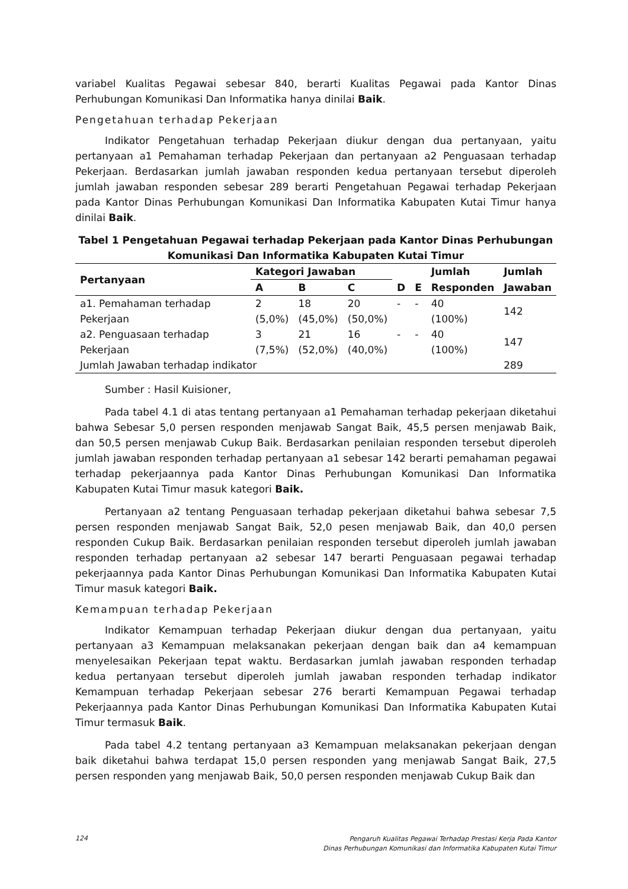variabel Kualitas Pegawai sebesar 840, berarti Kualitas Pegawai pada Kantor Dinas Perhubungan Komunikasi Dan Informatika hanya dinilai Baik.
Pengetahuan terhadap Pekerjaan
Indikator Pengetahuan terhadap Pekerjaan diukur dengan dua pertanyaan, yaitu pertanyaan a1 Pemahaman terhadap Pekerjaan dan pertanyaan a2 Penguasaan terhadap Pekerjaan. Berdasarkan jumlah jawaban responden kedua pertanyaan tersebut diperoleh jumlah jawaban responden sebesar 289 berarti Pengetahuan Pegawai terhadap Pekerjaan pada Kantor Dinas Perhubungan Komunikasi Dan Informatika Kabupaten Kutai Timur hanya dinilai Baik.
Tabel 1 Pengetahuan Pegawai terhadap Pekerjaan pada Kantor Dinas Perhubungan Komunikasi Dan Informatika Kabupaten Kutai Timur
| Pertanyaan | Kategori Jawaban | | | | | Jumlah | Jumlah |
| --- | --- | --- | --- | --- | --- | --- | --- |
| | A | B | C | D | E | Responden | Jawaban |
| a1. Pemahaman terhadap Pekerjaan | 2 (5,0%) | 18 (45,0%) | 20 (50,0%) | - | - | 40 (100%) | 142 |
| a2. Penguasaan terhadap Pekerjaan | 3 (7,5%) | 21 (52,0%) | 16 (40,0%) | - | - | 40 (100%) | 147 |
| Jumlah Jawaban terhadap indikator | | | | | | | 289 |
Sumber : Hasil Kuisioner,
Pada tabel 4.1 di atas tentang pertanyaan a1 Pemahaman terhadap pekerjaan diketahui bahwa Sebesar 5,0 persen responden menjawab Sangat Baik, 45,5 persen menjawab Baik, dan 50,5 persen menjawab Cukup Baik. Berdasarkan penilaian responden tersebut diperoleh jumlah jawaban responden terhadap pertanyaan a1 sebesar 142 berarti pemahaman pegawai terhadap pekerjaannya pada Kantor Dinas Perhubungan Komunikasi Dan Informatika Kabupaten Kutai Timur masuk kategori Baik.
Pertanyaan a2 tentang Penguasaan terhadap pekerjaan diketahui bahwa sebesar 7,5 persen responden menjawab Sangat Baik, 52,0 pesen menjawab Baik, dan 40,0 persen responden Cukup Baik. Berdasarkan penilaian responden tersebut diperoleh jumlah jawaban responden terhadap pertanyaan a2 sebesar 147 berarti Penguasaan pegawai terhadap pekerjaannya pada Kantor Dinas Perhubungan Komunikasi Dan Informatika Kabupaten Kutai Timur masuk kategori Baik.
Kemampuan terhadap Pekerjaan
Indikator Kemampuan terhadap Pekerjaan diukur dengan dua pertanyaan, yaitu pertanyaan a3 Kemampuan melaksanakan pekerjaan dengan baik dan a4 kemampuan menyelesaikan Pekerjaan tepat waktu. Berdasarkan jumlah jawaban responden terhadap kedua pertanyaan tersebut diperoleh jumlah jawaban responden terhadap indikator Kemampuan terhadap Pekerjaan sebesar 276 berarti Kemampuan Pegawai terhadap Pekerjaannya pada Kantor Dinas Perhubungan Komunikasi Dan Informatika Kabupaten Kutai Timur termasuk Baik.
Pada tabel 4.2 tentang pertanyaan a3 Kemampuan melaksanakan pekerjaan dengan baik diketahui bahwa terdapat 15,0 persen responden yang menjawab Sangat Baik, 27,5 persen responden yang menjawab Baik, 50,0 persen responden menjawab Cukup Baik dan
124 Pengaruh Kualitas Pegawai Terhadap Prestasi Kerja Pada Kantor
Dinas Perhubungan Komunikasi dan Informatika Kabupaten Kutai Timur